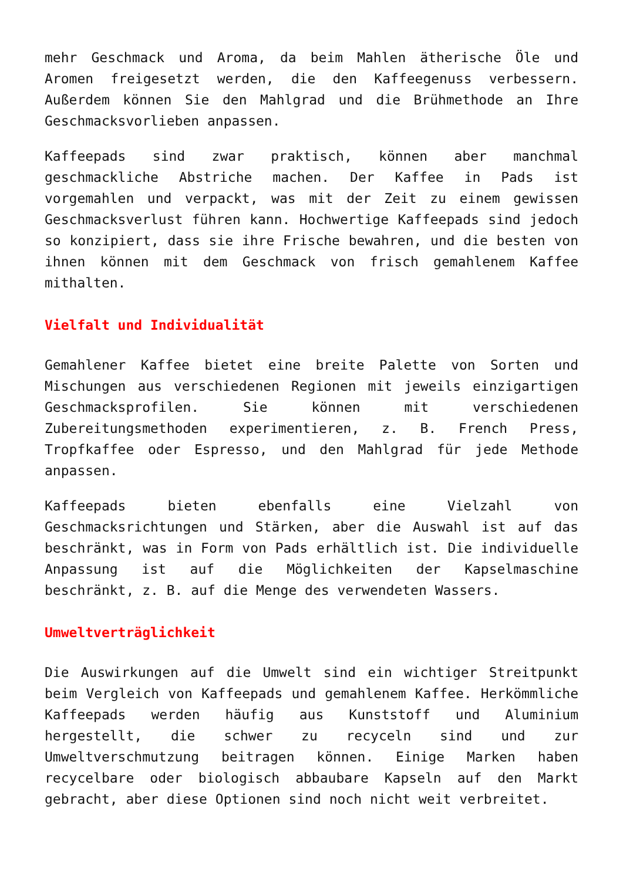mehr Geschmack und Aroma, da beim Mahlen ätherische Öle und Aromen freigesetzt werden, die den Kaffeegenuss verbessern. Außerdem können Sie den Mahlgrad und die Brühmethode an Ihre Geschmacksvorlieben anpassen.
Kaffeepads sind zwar praktisch, können aber manchmal geschmackliche Abstriche machen. Der Kaffee in Pads ist vorgemahlen und verpackt, was mit der Zeit zu einem gewissen Geschmacksverlust führen kann. Hochwertige Kaffeepads sind jedoch so konzipiert, dass sie ihre Frische bewahren, und die besten von ihnen können mit dem Geschmack von frisch gemahlenem Kaffee mithalten.
Vielfalt und Individualität
Gemahlener Kaffee bietet eine breite Palette von Sorten und Mischungen aus verschiedenen Regionen mit jeweils einzigartigen Geschmacksprofilen. Sie können mit verschiedenen Zubereitungsmethoden experimentieren, z. B. French Press, Tropfkaffee oder Espresso, und den Mahlgrad für jede Methode anpassen.
Kaffeepads bieten ebenfalls eine Vielzahl von Geschmacksrichtungen und Stärken, aber die Auswahl ist auf das beschränkt, was in Form von Pads erhältlich ist. Die individuelle Anpassung ist auf die Möglichkeiten der Kapselmaschine beschränkt, z. B. auf die Menge des verwendeten Wassers.
Umweltverträglichkeit
Die Auswirkungen auf die Umwelt sind ein wichtiger Streitpunkt beim Vergleich von Kaffeepads und gemahlenem Kaffee. Herkömmliche Kaffeepads werden häufig aus Kunststoff und Aluminium hergestellt, die schwer zu recyceln sind und zur Umweltverschmutzung beitragen können. Einige Marken haben recycelbare oder biologisch abbaubare Kapseln auf den Markt gebracht, aber diese Optionen sind noch nicht weit verbreitet.